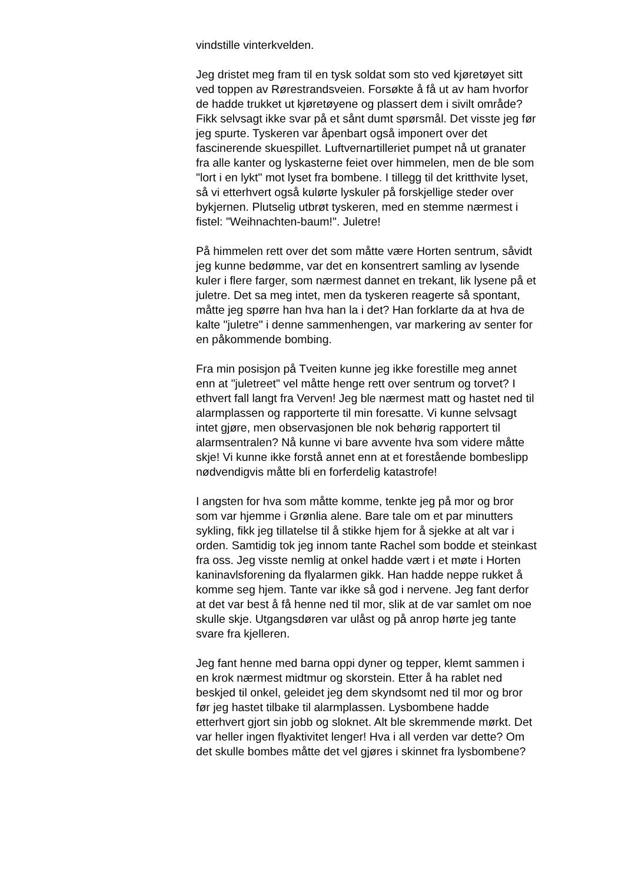vindstille vinterkvelden.
Jeg dristet meg fram til en tysk soldat som sto ved kjøretøyet sitt ved toppen av Rørestrandsveien. Forsøkte å få ut av ham hvorfor de hadde trukket ut kjøretøyene og plassert dem i sivilt område? Fikk selvsagt ikke svar på et sånt dumt spørsmål. Det visste jeg før jeg spurte. Tyskeren var åpenbart også imponert over det fascinerende skuespillet. Luftvernartilleriet pumpet nå ut granater fra alle kanter og lyskasterne feiet over himmelen, men de ble som "lort i en lykt" mot lyset fra bombene. I tillegg til det kritthvite lyset, så vi etterhvert også kulørte lyskuler på forskjellige steder over bykjernen. Plutselig utbrøt tyskeren, med en stemme nærmest i fistel: "Weihnachten-baum!". Juletre!
På himmelen rett over det som måtte være Horten sentrum, såvidt jeg kunne bedømme, var det en konsentrert samling av lysende kuler i flere farger, som nærmest dannet en trekant, lik lysene på et juletre. Det sa meg intet, men da tyskeren reagerte så spontant, måtte jeg spørre han hva han la i det? Han forklarte da at hva de kalte "juletre" i denne sammenhengen, var markering av senter for en påkommende bombing.
Fra min posisjon på Tveiten kunne jeg ikke forestille meg annet enn at "juletreet" vel måtte henge rett over sentrum og torvet? I ethvert fall langt fra Verven! Jeg ble nærmest matt og hastet ned til alarmplassen og rapporterte til min foresatte. Vi kunne selvsagt intet gjøre, men observasjonen ble nok behørig rapportert til alarmsentralen? Nå kunne vi bare avvente hva som videre måtte skje! Vi kunne ikke forstå annet enn at et forestående bombeslipp nødvendigvis måtte bli en forferdelig katastrofe!
I angsten for hva som måtte komme, tenkte jeg på mor og bror som var hjemme i Grønlia alene. Bare tale om et par minutters sykling, fikk jeg tillatelse til å stikke hjem for å sjekke at alt var i orden. Samtidig tok jeg innom tante Rachel som bodde et steinkast fra oss. Jeg visste nemlig at onkel hadde vært i et møte i Horten kaninavlsforening da flyalarmen gikk. Han hadde neppe rukket å komme seg hjem. Tante var ikke så god i nervene. Jeg fant derfor at det var best å få henne ned til mor, slik at de var samlet om noe skulle skje. Utgangsdøren var ulåst og på anrop hørte jeg tante svare fra kjelleren.
Jeg fant henne med barna oppi dyner og tepper, klemt sammen i en krok nærmest midtmur og skorstein. Etter å ha rablet ned beskjed til onkel, geleidet jeg dem skyndsomt ned til mor og bror før jeg hastet tilbake til alarmplassen. Lysbombene hadde etterhvert gjort sin jobb og sloknet. Alt ble skremmende mørkt. Det var heller ingen flyaktivitet lenger! Hva i all verden var dette? Om det skulle bombes måtte det vel gjøres i skinnet fra lysbombene?